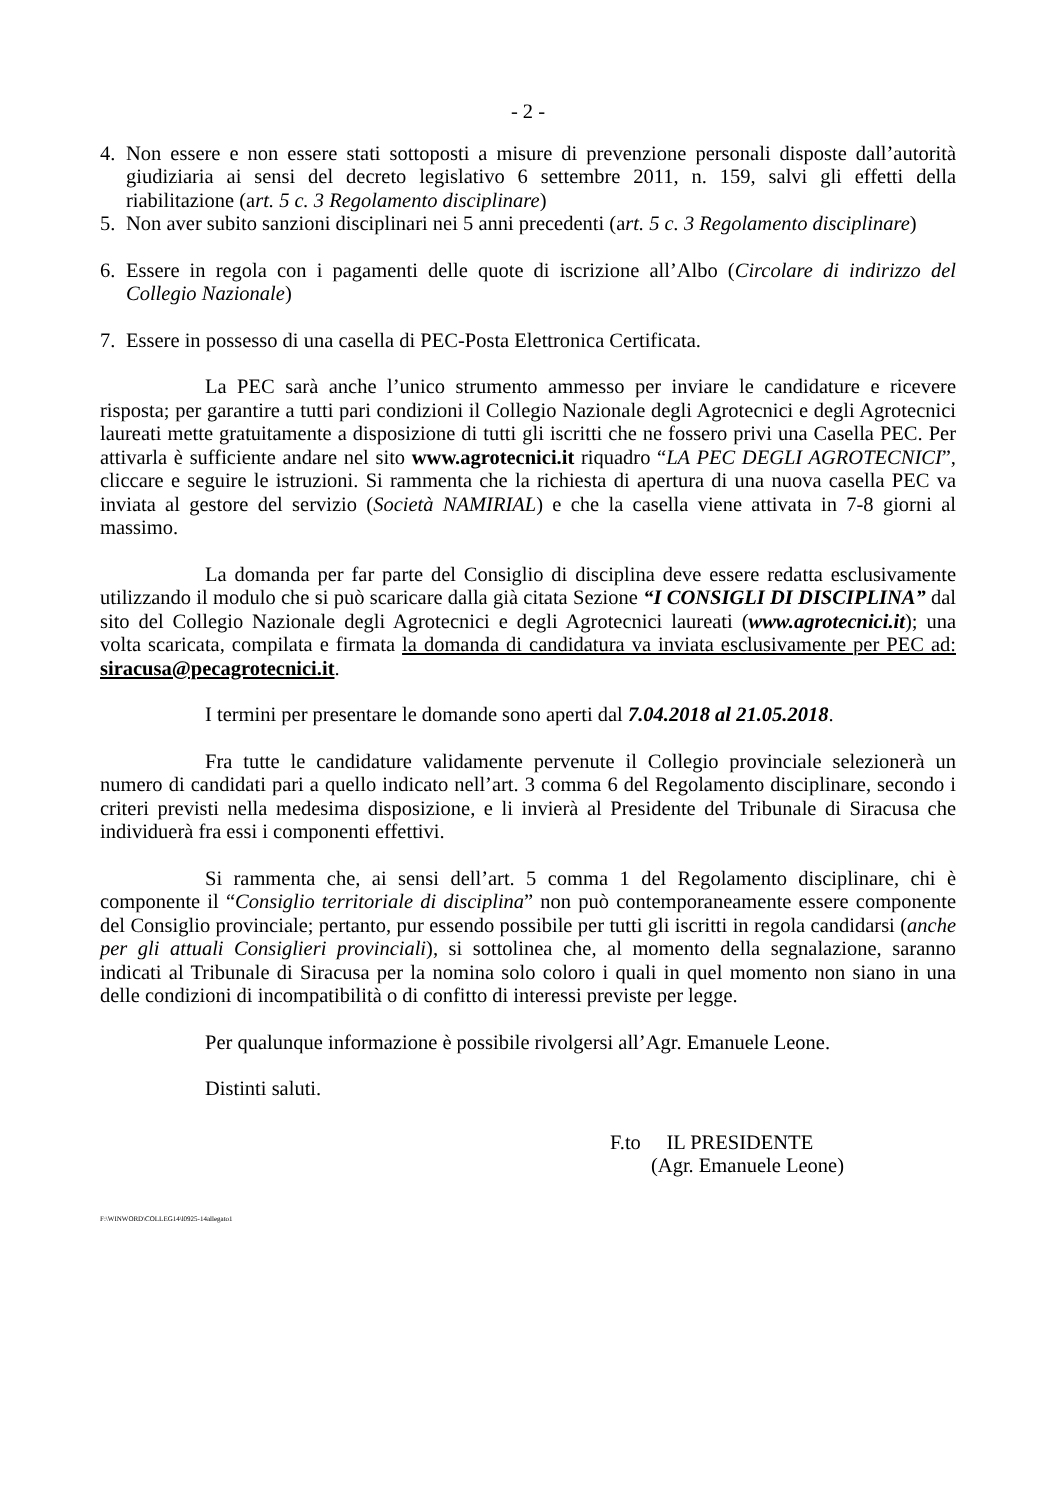- 2 -
4. Non essere e non essere stati sottoposti a misure di prevenzione personali disposte dall’autorità giudiziaria ai sensi del decreto legislativo 6 settembre 2011, n. 159, salvi gli effetti della riabilitazione (art. 5 c. 3 Regolamento disciplinare)
5. Non aver subito sanzioni disciplinari nei 5 anni precedenti (art. 5 c. 3 Regolamento disciplinare)
6. Essere in regola con i pagamenti delle quote di iscrizione all’Albo (Circolare di indirizzo del Collegio Nazionale)
7. Essere in possesso di una casella di PEC-Posta Elettronica Certificata.
La PEC sarà anche l’unico strumento ammesso per inviare le candidature e ricevere risposta; per garantire a tutti pari condizioni il Collegio Nazionale degli Agrotecnici e degli Agrotecnici laureati mette gratuitamente a disposizione di tutti gli iscritti che ne fossero privi una Casella PEC. Per attivarla è sufficiente andare nel sito www.agrotecnici.it riquadro “LA PEC DEGLI AGROTECNICI”, cliccare e seguire le istruzioni. Si rammenta che la richiesta di apertura di una nuova casella PEC va inviata al gestore del servizio (Società NAMIRIAL) e che la casella viene attivata in 7-8 giorni al massimo.
La domanda per far parte del Consiglio di disciplina deve essere redatta esclusivamente utilizzando il modulo che si può scaricare dalla già citata Sezione “I CONSIGLI DI DISCIPLINA” dal sito del Collegio Nazionale degli Agrotecnici e degli Agrotecnici laureati (www.agrotecnici.it); una volta scaricata, compilata e firmata la domanda di candidatura va inviata esclusivamente per PEC ad: siracusa@pecagrotecnici.it.
I termini per presentare le domande sono aperti dal 7.04.2018 al 21.05.2018.
Fra tutte le candidature validamente pervenute il Collegio provinciale selezionerà un numero di candidati pari a quello indicato nell’art. 3 comma 6 del Regolamento disciplinare, secondo i criteri previsti nella medesima disposizione, e li invierà al Presidente del Tribunale di Siracusa che individuerà fra essi i componenti effettivi.
Si rammenta che, ai sensi dell’art. 5 comma 1 del Regolamento disciplinare, chi è componente il “Consiglio territoriale di disciplina” non può contemporaneamente essere componente del Consiglio provinciale; pertanto, pur essendo possibile per tutti gli iscritti in regola candidarsi (anche per gli attuali Consiglieri provinciali), si sottolinea che, al momento della segnalazione, saranno indicati al Tribunale di Siracusa per la nomina solo coloro i quali in quel momento non siano in una delle condizioni di incompatibilità o di confitto di interessi previste per legge.
Per qualunque informazione è possibile rivolgersi all’Agr. Emanuele Leone.
Distinti saluti.
F.to IL PRESIDENTE
(Agr. Emanuele Leone)
F:\WINWORD\COLLEG14\l0925-14allegato1